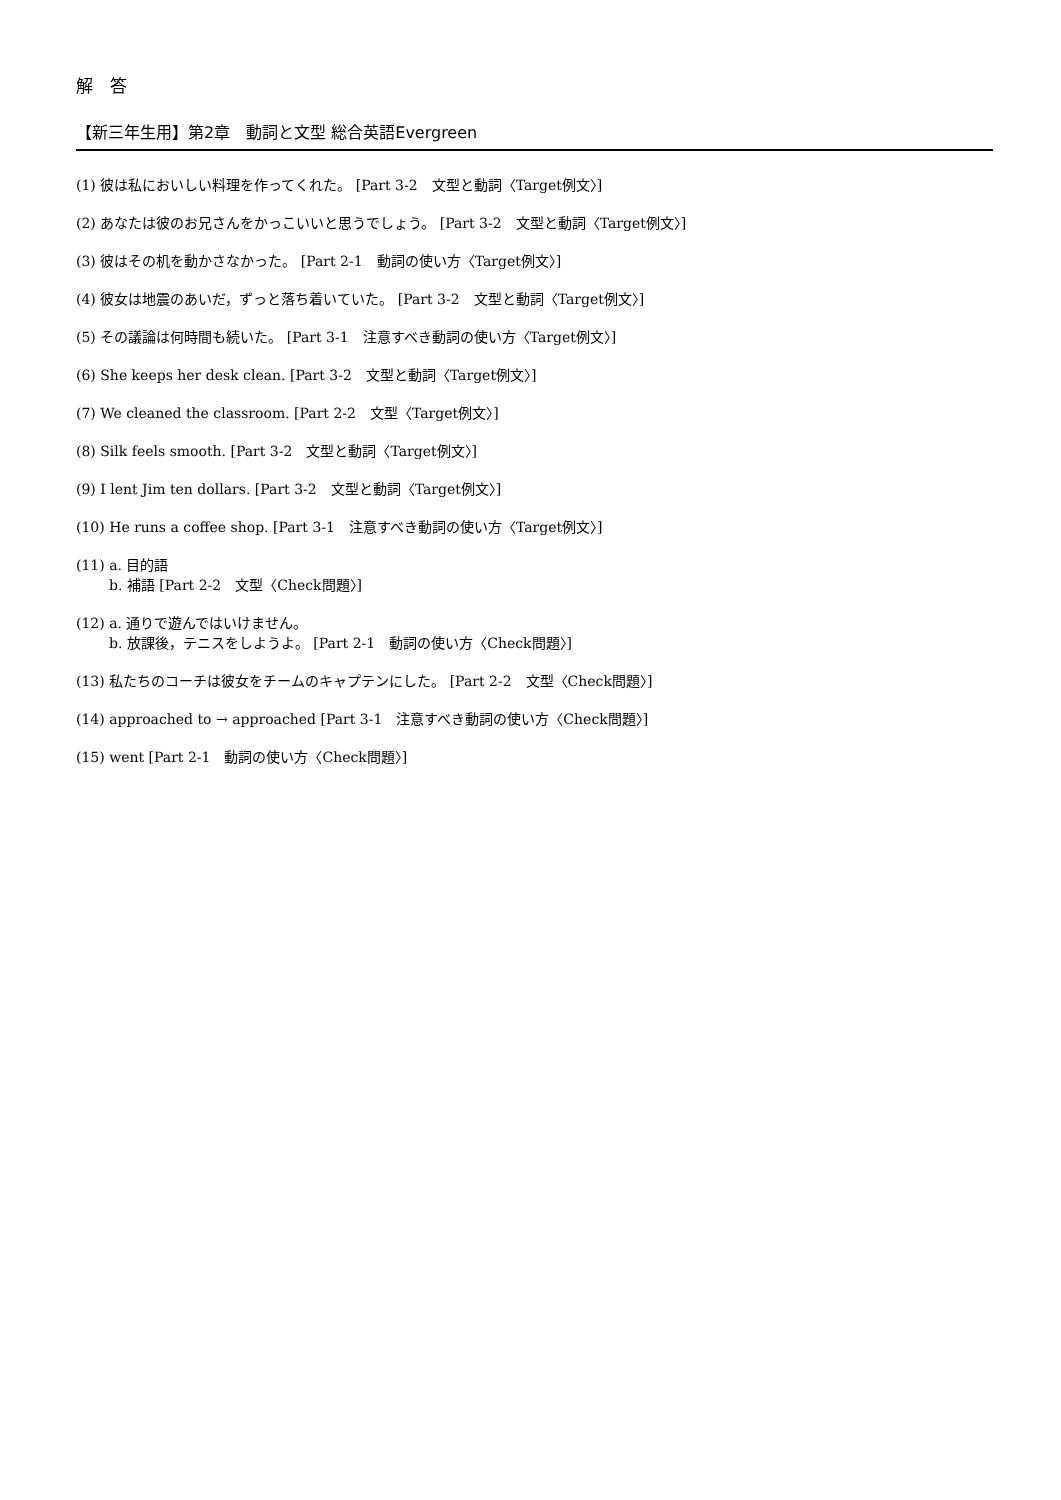解　答
【新三年生用】第2章　動詞と文型 総合英語Evergreen
(1) 彼は私においしい料理を作ってくれた。 [Part 3-2　文型と動詞〈Target例文〉]
(2) あなたは彼のお兄さんをかっこいいと思うでしょう。 [Part 3-2　文型と動詞〈Target例文〉]
(3) 彼はその机を動かさなかった。 [Part 2-1　動詞の使い方〈Target例文〉]
(4) 彼女は地震のあいだ，ずっと落ち着いていた。 [Part 3-2　文型と動詞〈Target例文〉]
(5) その議論は何時間も続いた。 [Part 3-1　注意すべき動詞の使い方〈Target例文〉]
(6) She keeps her desk clean. [Part 3-2　文型と動詞〈Target例文〉]
(7) We cleaned the classroom. [Part 2-2　文型〈Target例文〉]
(8) Silk feels smooth. [Part 3-2　文型と動詞〈Target例文〉]
(9) I lent Jim ten dollars. [Part 3-2　文型と動詞〈Target例文〉]
(10) He runs a coffee shop. [Part 3-1　注意すべき動詞の使い方〈Target例文〉]
(11) a. 目的語
b. 補語 [Part 2-2　文型〈Check問題〉]
(12) a. 通りで遊んではいけません。
b. 放課後，テニスをしようよ。 [Part 2-1　動詞の使い方〈Check問題〉]
(13) 私たちのコーチは彼女をチームのキャプテンにした。 [Part 2-2　文型〈Check問題〉]
(14) approached to → approached [Part 3-1　注意すべき動詞の使い方〈Check問題〉]
(15) went [Part 2-1　動詞の使い方〈Check問題〉]